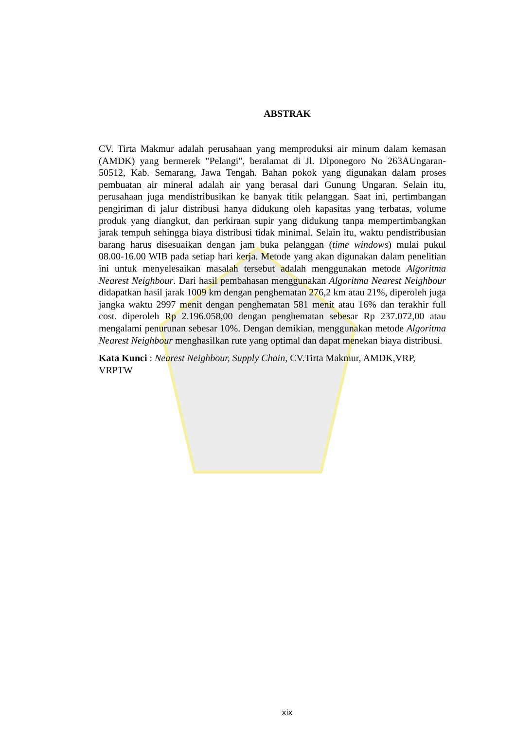ABSTRAK
CV. Tirta Makmur adalah perusahaan yang memproduksi air minum dalam kemasan (AMDK) yang bermerek "Pelangi", beralamat di Jl. Diponegoro No 263AUngaran-50512, Kab. Semarang, Jawa Tengah. Bahan pokok yang digunakan dalam proses pembuatan air mineral adalah air yang berasal dari Gunung Ungaran. Selain itu, perusahaan juga mendistribusikan ke banyak titik pelanggan. Saat ini, pertimbangan pengiriman di jalur distribusi hanya didukung oleh kapasitas yang terbatas, volume produk yang diangkut, dan perkiraan supir yang didukung tanpa mempertimbangkan jarak tempuh sehingga biaya distribusi tidak minimal. Selain itu, waktu pendistribusian barang harus disesuaikan dengan jam buka pelanggan (time windows) mulai pukul 08.00-16.00 WIB pada setiap hari kerja. Metode yang akan digunakan dalam penelitian ini untuk menyelesaikan masalah tersebut adalah menggunakan metode Algoritma Nearest Neighbour. Dari hasil pembahasan menggunakan Algoritma Nearest Neighbour didapatkan hasil jarak 1009 km dengan penghematan 276,2 km atau 21%, diperoleh juga jangka waktu 2997 menit dengan penghematan 581 menit atau 16% dan terakhir full cost. diperoleh Rp 2.196.058,00 dengan penghematan sebesar Rp 237.072,00 atau mengalami penurunan sebesar 10%. Dengan demikian, menggunakan metode Algoritma Nearest Neighbour menghasilkan rute yang optimal dan dapat menekan biaya distribusi.
Kata Kunci : Nearest Neighbour, Supply Chain, CV.Tirta Makmur, AMDK,VRP, VRPTW
xix